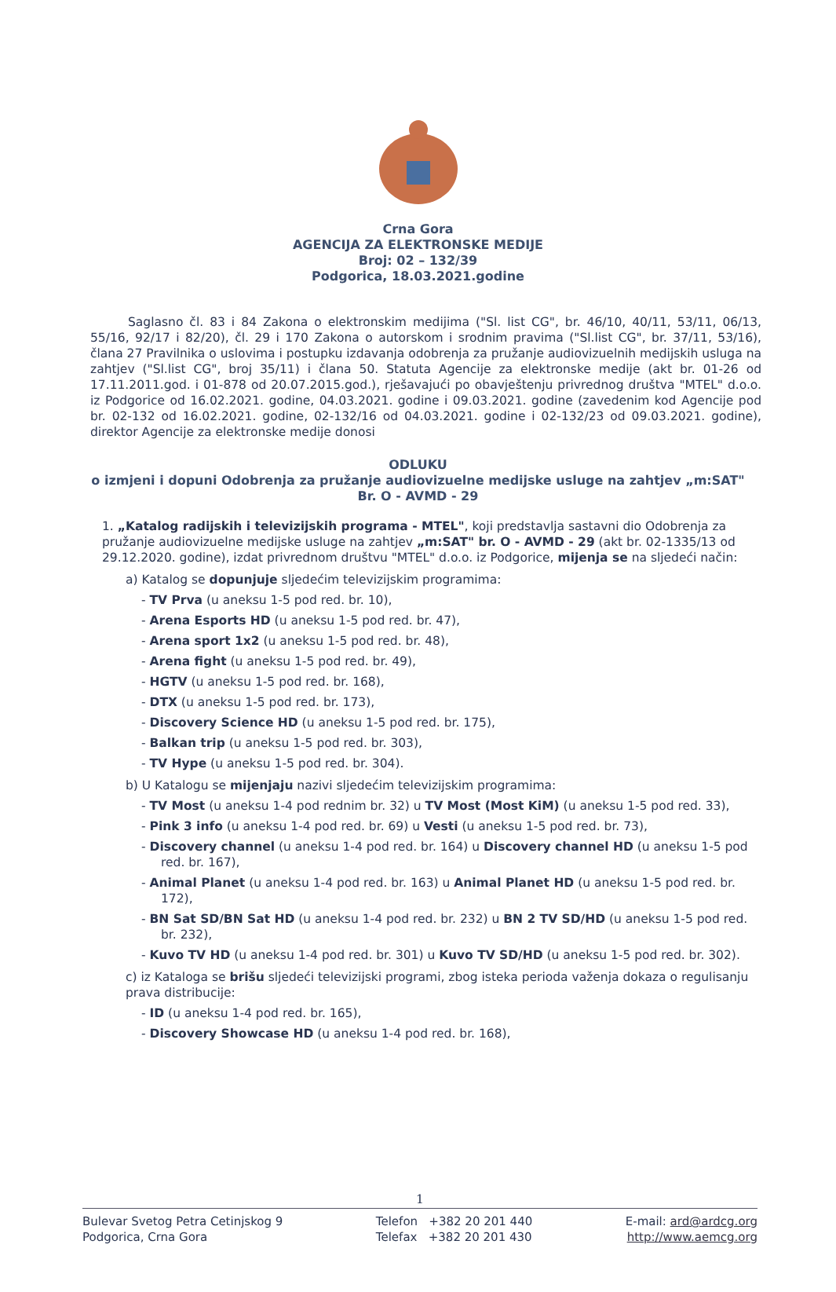Crna Gora
AGENCIJA ZA ELEKTRONSKE MEDIJE
Broj: 02 – 132/39
Podgorica, 18.03.2021.godine
Saglasno čl. 83 i 84 Zakona o elektronskim medijima ("Sl. list CG", br. 46/10, 40/11, 53/11, 06/13, 55/16, 92/17 i 82/20), čl. 29 i 170 Zakona o autorskom i srodnim pravima ("Sl.list CG", br. 37/11, 53/16), člana 27 Pravilnika o uslovima i postupku izdavanja odobrenja za pružanje audiovizuelnih medijskih usluga na zahtjev ("Sl.list CG", broj 35/11) i člana 50. Statuta Agencije za elektronske medije (akt br. 01-26 od 17.11.2011.god. i 01-878 od 20.07.2015.god.), rješavajući po obavještenju privrednog društva "MTEL" d.o.o. iz Podgorice od 16.02.2021. godine, 04.03.2021. godine i 09.03.2021. godine (zavedenim kod Agencije pod br. 02-132 od 16.02.2021. godine, 02-132/16 od 04.03.2021. godine i 02-132/23 od 09.03.2021. godine), direktor Agencije za elektronske medije donosi
ODLUKU
o izmjeni i dopuni Odobrenja za pružanje audiovizuelne medijske usluge na zahtjev „m:SAT"
Br. O - AVMD - 29
1. „Katalog radijskih i televizijskih programa - MTEL", koji predstavlja sastavni dio Odobrenja za pružanje audiovizuelne medijske usluge na zahtjev „m:SAT" br. O - AVMD - 29 (akt br. 02-1335/13 od 29.12.2020. godine), izdat privrednom društvu "MTEL" d.o.o. iz Podgorice, mijenja se na sljedeći način:
a) Katalog se dopunjuje sljedećim televizijskim programima:
- TV Prva (u aneksu 1-5 pod red. br. 10),
- Arena Esports HD (u aneksu 1-5 pod red. br. 47),
- Arena sport 1x2 (u aneksu 1-5 pod red. br. 48),
- Arena fight (u aneksu 1-5 pod red. br. 49),
- HGTV (u aneksu 1-5 pod red. br. 168),
- DTX (u aneksu 1-5 pod red. br. 173),
- Discovery Science HD (u aneksu 1-5 pod red. br. 175),
- Balkan trip (u aneksu 1-5 pod red. br. 303),
- TV Hype (u aneksu 1-5 pod red. br. 304).
b) U Katalogu se mijenjaju nazivi sljedećim televizijskim programima:
- TV Most (u aneksu 1-4 pod rednim br. 32) u TV Most (Most KiM) (u aneksu 1-5 pod red. 33),
- Pink 3 info (u aneksu 1-4 pod red. br. 69) u Vesti (u aneksu 1-5 pod red. br. 73),
- Discovery channel (u aneksu 1-4 pod red. br. 164) u Discovery channel HD (u aneksu 1-5 pod red. br. 167),
- Animal Planet (u aneksu 1-4 pod red. br. 163) u Animal Planet HD (u aneksu 1-5 pod red. br. 172),
- BN Sat SD/BN Sat HD (u aneksu 1-4 pod red. br. 232) u BN 2 TV SD/HD (u aneksu 1-5 pod red. br. 232),
- Kuvo TV HD (u aneksu 1-4 pod red. br. 301) u Kuvo TV SD/HD (u aneksu 1-5 pod red. br. 302).
c) iz Kataloga se brišu sljedeći televizijski programi, zbog isteka perioda važenja dokaza o regulisanju prava distribucije:
- ID (u aneksu 1-4 pod red. br. 165),
- Discovery Showcase HD (u aneksu 1-4 pod red. br. 168),
1
Bulevar Svetog Petra Cetinjskog 9
Podgorica, Crna Gora
Telefon +382 20 201 440
Telefax +382 20 201 430
E-mail: ard@ardcg.org
http://www.aemcg.org